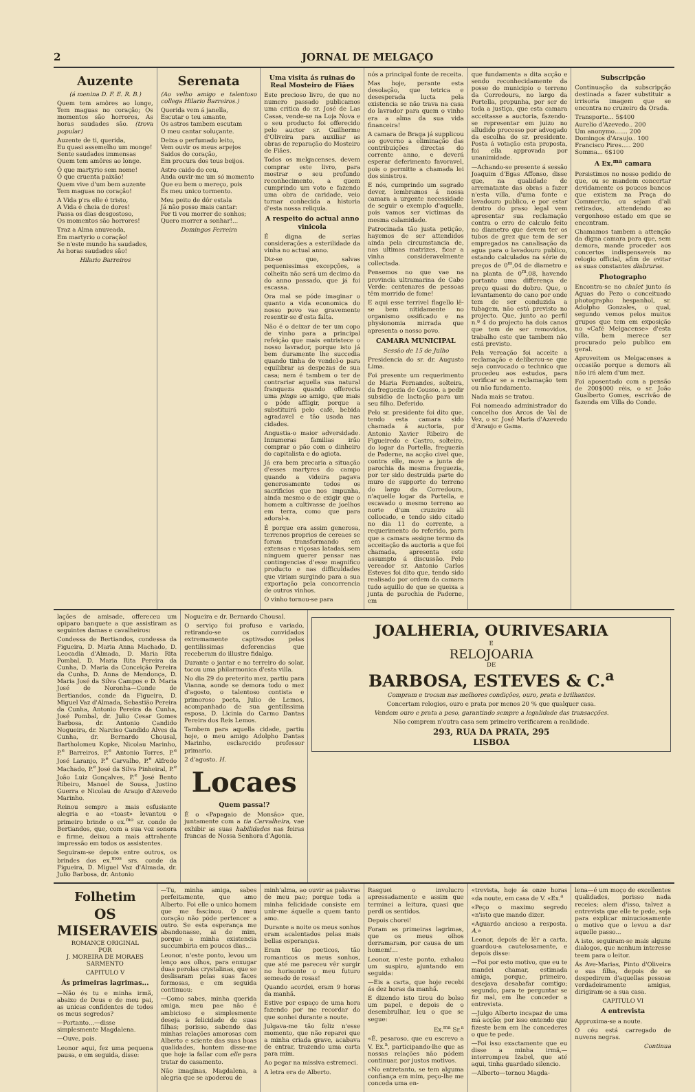2 JORNAL DE MELGAÇO
Auzente
(á menina D. F. E. R. B.)
Quem tem amôres ao longe, Tem maguas no coração; Os momentos são horrores, As horas saudades são. (trova popular)
Auzente de ti, querida,
Eu quasi assemelho um monge!
Sente saudades immensas
Quem tem amôres ao longe.
Ó que martyrio sem nome!
Ó que cruenta paixão!
Quem vive d'um bem auzente
Tem maguas no coração!
A Vida p'ra elle é tristo,
A Vida é cheia de dores!
Passa os dias desgostoso,
Os momentos são horrores!
Traz a Alma anuveada,
Em martyrio o coração!
Se n'este mundo ha saudades,
As horas saudades são!
Hilario Barreiros
Serenata
(Ao velho amigo e talentoso collega Hilario Barreiros.)
Querida vem á janella,
Escutar o teu amante,
Os astros tambem escutam
O meu cantar soluçante.
Deixa o perfumado leito,
Vem ouvir os meus arpejos
Saidos do coração,
Em procura dos teus beijos.
Astro caido do ceu,
Anda ouvir-me um só momento
Que eu bem o mereço, pois
És meu unico tormento.
Meu peito de dôr estala
Já não posso mais cantar:
Por ti vou morrer de sonhos;
Quero morrer a sonhar!...
Domingos Ferreira
Uma visita ás ruinas do Real Mosteiro de Fiães
Este precioso livro, de que no numero passado publicamos uma critica do sr. José de Las Casas, vende-se na Loja Nova e o seu producto foi offerecido pelo auctor sr. Guilherme d'Oliveira para auxiliar as obras de reparação do Mosteiro de Fiães.
Todos os melgacenses, devem comprar este livro, para mostrar o seu profundo reconhecimento, a quem cumprindo um voto e fazendo uma obra de caridade, veio tornar conhecida a historia d'esta nossa reliquia.
A respeito do actual anno vinicola
É digna de serias considerações a esterilidade da vinha no actual anno.
Diz-se que, salvas pequenissimas excepções, a colheita não será um decimo da do anno passado, que já foi escassa.
Ora mal se póde imaginar o quanto a vida economica do nosso povo vae gravemente resentir-se d'esta falta.
Não é o deixar de ter um copo de vinho para a principal refeição que mais entristece o nosso lavrador, porque isto já bem duramente lhe succedia quando tinha de vendel-o para equilibrar as despezas de sua casa; nem é tambem o ter de contrariar aquella sua natural franqueza quando offerecia uma pinga ao amigo, que mais o póde affligir, porque a substituirá pelo café, bebida agradavel e tão usada nas cidades.
Angustia-o maior adversidade. Innumeras familias irão comprar o pão com o dinheiro do capitalista e do agiota.
Já era bem precaria a situação d'esses martyres do campo quando a videira pagava generosamente todos os sacrificios que nos impunha, ainda mesmo o de exigir que o homem a cultivasse de joelhos em terra, como que para adoral-a.
É porque era assim generosa, terrenos proprios de cereaes se foram transformando em extensas e viçosas latadas, sem ninguem querer pensar nas contingencias d'esse magnifico producto e nas difficuldades que viriam surgindo para a sua exportação pela concorrencia de outros vinhos.
O vinho tornou-se para
nós a principal fonte de receita.
Mas hoje, perante esta desolação, que tetrica e desesperada lucta pela existencia se não trava na casa do lavrador para quem o vinho era a alma da sua vida financeira!
A camara de Braga já supplicou ao governo a eliminação das contribuições directas do corrente anno, e deverá esperar deferimento favoravel, pois o permitte a chamada lei dos sinistros.
E nós, cumprindo um sagrado dever, lembramos á nossa camara a urgente necessidade de seguir o exemplo d'aquella, pois vamos ser victimas da mesma calamidade.
Patrocinada tão justa petição, hayemos de ser attendidos ainda pela circumstancia de, nas ultimas matrizes, ficar a vinha consideravelmente collectada.
Pensemos no que vae na provincia ultramarina de Cabo Verde: centenares de pessoas têm morrido de fome!
E aqui esse terrivel flagello lê-se bem nitidamente no organismo ossificado e na physionomia mirrada que apresenta o nosso povo.
CAMARA MUNICIPAL
Sessão de 15 de Julho
Presidencia do sr. dr. Augusto Lima.
Foi presente um requerimento de Maria Fernandes, solteira, da freguezia de Cousso, a pedir subsidio de lactação para um seu filho. Deferido.
Pelo sr. presidente foi dito que, tendo esta camara sido chamada á auctoria, por Antonio Xavier Ribeiro de Figueiredo e Castro, solteiro, do logar da Portella, freguezia de Paderne, na acção civel que, contra elle, move a junta de parochia da mesma freguezia, por ter sido destruida parte do muro de supporte do terreno do largo da Corredoura, n'aquelle logar da Portella, e escavado o mesmo terreno ao norte d'um cruzeiro ali collocado, e tendo sido citado no dia 11 do corrente, a requerimento do referido, para que a camara assigne termo da acceitação da auctoria a que foi chamada, apresenta este assumpto á discussão. Pelo vereador sr. Antonio Carlos Esteves foi dito que, tendo sido realisado por ordem da camara tudo aquillo de que se queixa a junta de parochia de Paderne, em
que fundamenta a dita acção e sendo reconhecidamente da posse do municipio o terreno da Corredoura, no largo da Portella, propunha, por ser de toda a justiça, que esta camara acceitasse a auctoria, fazendo-se representar em juizo no alludido processo por advogado da escolha do sr. presidente. Posta á votação esta proposta, foi ella approvada por unanimidade.
—Achando-se presente á sessão Joaquim d'Egas Affonso, disse que, na qualidade de arrematante das obras a fazer n'esta villa, d'uma fonte e lavadouro publico, e por estar dentro do praso legal vem apresentar sua reclamação contra o erro de calculo feito no diametro que devem ter os tubos de grez que tem de ser empregados na canalisação da agua para o lavadouro publico, estando calculados na série de preços de 0<sup>m</sup>,04 de diametro e na planta de 0<sup>m</sup>,08, havendo portanto uma differença de preço quasi do dobro. Que, o levantamento do cano por onde tem de ser conduzida a tubagem, não está previsto no projecto. Que, junto ao perfil n.º 4 do projecto ha dois canos que tem de ser removidos, trabalho este que tambem não está previsto.
Pela vereação foi acceite a reclamação e deliberou-se que seja convocado o technico que procedeu aos estudos, para verificar se a reclamação tem ou não fundamento.
Nada mais se tratou.
Foi nomeado administrador do concelho dos Arcos de Val de Vez, o sr. José Maria d'Azevedo d'Araujo e Gama.
Subscripção
Continuação da subscripção destinada a fazer substituir a irrisoria imagem que se encontra no cruzeiro da Orada.
Transporte... 5$400
Aurelio d'Azevedo.. 200
Um anonymo....... 200
Domingos d'Araujo.. 100
Francisco Pires..... 200
Somma... 6$100
A Ex.<sup>ma</sup> camara
Persistimos no nosso pedido de que, ou se mandem concertar devidamente os poucos bancos que existem na Praça do Commercio, ou sejam d'ali retirados, attendendo ao vergonhoso estado em que se encontram.
Chamamos tambem a attenção da digna camara para que, sem demora, mande proceder aos concertos indispensaveis no relogio official, afim de evitar as suas constantes diabruras.
Photographo
Encontra-se no chalet junto ás Aguas do Pezo o conceituado photographo hespanhol, sr. Adolpho Gonzales, o qual, segundo vemos pelos muitos grupos que tem em exposição no «Café Melgacense» d'esta villa, bem merece ser procurado pelo publico em geral.
Aproveitem os Melgacenses a occasião porque a demora ali não irá alem d'um mez.
Foi aposentado com a pensão de 200$000 réis, o sr. João Gualberto Gomes, escrivão de fazenda em Villa do Conde.
lações de amisade, offereceu um opiparo banquete a que assistiram as seguintes damas e cavalheiros:
Condessa de Bertiandos, condessa da Figueira, D. Maria Anna Machado, D. Leocadia d'Almada, D. Maria Rita Pombal, D. Maria Rita Pereira da Cunha, D. Maria da Conceição Pereira da Cunha, D. Anna de Mendonça, D. Maria José da Silva Campos e D. Maria José de Noronha—Conde de Bertiandos, conde da Figueira, D. Miguel Vaz d'Almada, Sebastião Pereira da Cunha, Antonio Pereira da Cunha, José Pombal, dr. Julio Cesar Gomes Barbosa, dr. Antonio Candido Nogueira, dr. Narciso Candido Alves da Cunha, dr. Bernardo Chousal, Bartholomeu Kopke, Nicolau Marinho, P.<sup>e</sup> Barreiros, P.<sup>e</sup> Antonio Torres, P.<sup>e</sup> José Laranjo, P.<sup>e</sup> Carvalho, P.<sup>e</sup> Alfredo Machado, P.<sup>e</sup> José da Silva Pinheiral, P.<sup>e</sup> João Luiz Gonçalves, P.<sup>e</sup> José Bento Ribeiro, Manoel de Sousa, Justino Guerra e Nicolau de Araujo d'Azevedo Marinho.
Reinou sempre a mais esfusiante alegria e ao «toast» levantou o primeiro brinde o ex.<sup>mo</sup> sr. conde de Bertiandos, que, com a sua voz sonora e firme, deixou a mais attrahente impressão em todos os assistentes.
Seguiram-se depois entre outros, os brindes dos ex.<sup>mos</sup> srs. conde da Figueira, D. Miguel Vaz d'Almada, dr. Julio Barbosa, dr. Antonio
Nogueira e dr. Bernardo Chousal.
O serviço foi profuso e variado, retirando-se os convidados extremamente captivados pelas gentilissimas deferencias que receberam do illustre fidalgo.
Durante o jantar e no terreiro do solar, tocou uma philarmonica d'esta villa.
No dia 29 do preterito mez, partiu para Vianna, aonde se demora todo o mez d'agosto, o talentoso contista e primoroso poeta, Julio de Lemos, acompanhado de sua gentilissima esposa, D. Licinia do Carmo Dantas Pereira dos Reis Lemos.
Tambem para aquella cidade, partiu hoje, o meu amigo Adolpho Dantas Marinho, esclarecido professor primario.
2 d'agosto. H.
Locaes
Quem passa!?
É o «Papagaio de Monsão» que, juntamente com a tia Carvalheira, vae exhibir as suas habilidades nas feiras francas de Nossa Senhora d'Agonia.
JOALHERIA, OURIVESARIA
E
RELOJOARIA
DE
BARBOSA, ESTEVES & C.<sup>a</sup>
Compram e trocam nas melhores condições, ouro, prata e brilhantes.
Concertam relogios, ouro e prata por menos 20 % que qualquer casa.
Vendem ouro e prata a peso, garantindo sempre a legalidade das transacções.
Não comprem n'outra casa sem primeiro verificarem a realidade.
293, RUA DA PRATA, 295
LISBOA
Folhetim
OS MISERAVEIS
ROMANCE ORIGINAL
POR
J. MOREIRA DE MORAES SARMENTO
CAPITULO V
Ás primeiras lagrimas...
—Não és tu e minha irmã, abaixo de Deus e de meu pai, as unicas confidentes de todos os meus segredos?
—Portanto...—disse simplesmente Magdalena.
—Ouve, pois.
Leonor aqui, fez uma pequena pausa, e em seguida, disse:
—Tu, minha amiga, sabes perfeitamente, que amo Alberto. Foi elle o unico homem que me fascinou. O meu coração não póde pertencer a outro. Se esta esperança me abandonasse, ai de mim, porque a minha existencia succumbiria em poucos dias...
Leonor, n'este ponto, levou um lenço aos olhos, para enxugar duas perolas crystalinas, que se deslisaram pelas suas faces formosas, e em seguida continuou:
—Como sabes, minha querida amiga, meu pae não é ambicioso e simplesmente deseja a felicidade de suas filhas; porisso, sabendo das minhas relações amorosas com Alberto e sciente das suas boas qualidades, hontem disse-me que hoje ia fallar com elle para tratar do casamento.
Não imaginas, Magdalena, a alegria que se apoderou de
minh'alma, ao ouvir as palavras de meu pae; porque toda a minha felicidade consiste em unir-me áquelle a quem tanto amo.
Durante a noite os meus sonhos eram acalentados pelas mais bellas esperanças.
Eram tão poeticos, tão romanticos os meus sonhos, que até me pareceu vêr surgir no horisonte o meu futuro semeado de rosas!
Quando acordei, eram 9 horas da manhã.
Estive por espaço de uma hora fazendo por me recordar do que sonhei durante a noute.
Julgava-me tão feliz n'esse momento, que não reparei que a minha criada grave, acabava de entrar, trazendo uma carta para mim.
Ao pegar na missiva estremeci.
A letra era de Alberto.
Rasguei o involucro apressadamente e assim que terminei a leitura, quasi que perdi os sentidos.
Depois chorei!
Foram as primeiras lagrimas, que os meus olhos derramaram, por causa de um homem!...
Leonor, n'este ponto, exhalou um suspiro, ajuntando em seguida:
—Eis a carta, que hoje recebi ás dez horas da manhã.
E dizendo isto tirou do bolso um papel, e depois de o desembrulhar, leu o que se segue:
Ex.<sup>ma</sup> Sr.<sup>a</sup>
«É, pesaroso, que eu escrevo a V. Ex.<sup>a</sup>, participando-lhe que as nossas relações não pódem continuar, por justos motivos.
«No entretanto, se tem alguma confiança em mim, peço-lhe me conceda uma en-
«trevista, hoje ás onze horas «da noute, em casa de V. «Ex.<sup>a</sup>
«Peço o maximo segredo «n'isto que mando dizer.
«Aguardo ancioso a resposta. A.»
Leonor, depois de lêr a carta, guardou-a cautelosamente, e depois disse:
—Foi por esto motivo, que eu te mandei chamar, estimada amiga, porque, primeiro, desejava desabafar comtigo; segundo, para te perguntar se fiz mal, em lhe conceder a entrevista.
—Julgo Alberto incapaz de uma má acção; por isso entendo que fizeste bem em lhe concederes o que te pede.
—Foi isso exactamente que eu disse a minha irmã,—interrompeu Izabel, que até aqui, tinha guardado silencio.
—Alberto—tornou Magda-
lena—é um moço de excellentes qualidades, porisso nada receies; alem d'isso, talvez a entrevista que elle te pede, seja para explicar minuciosamente o motivo que o levou a dar aquelle passo...
A isto, seguiram-se mais alguns dialogos, que nenhum interesse teem para o leitor.
Ás Ave-Marias, Pinto d'Oliveira e sua filha, depois de se despedirem d'aquellas pessoas verdadeiramente amigas, dirigiram-se a sua casa.
CAPITULO VI
A entrevista
Approxima-se a noute.
O céu está carregado de nuvens negras.
Continua